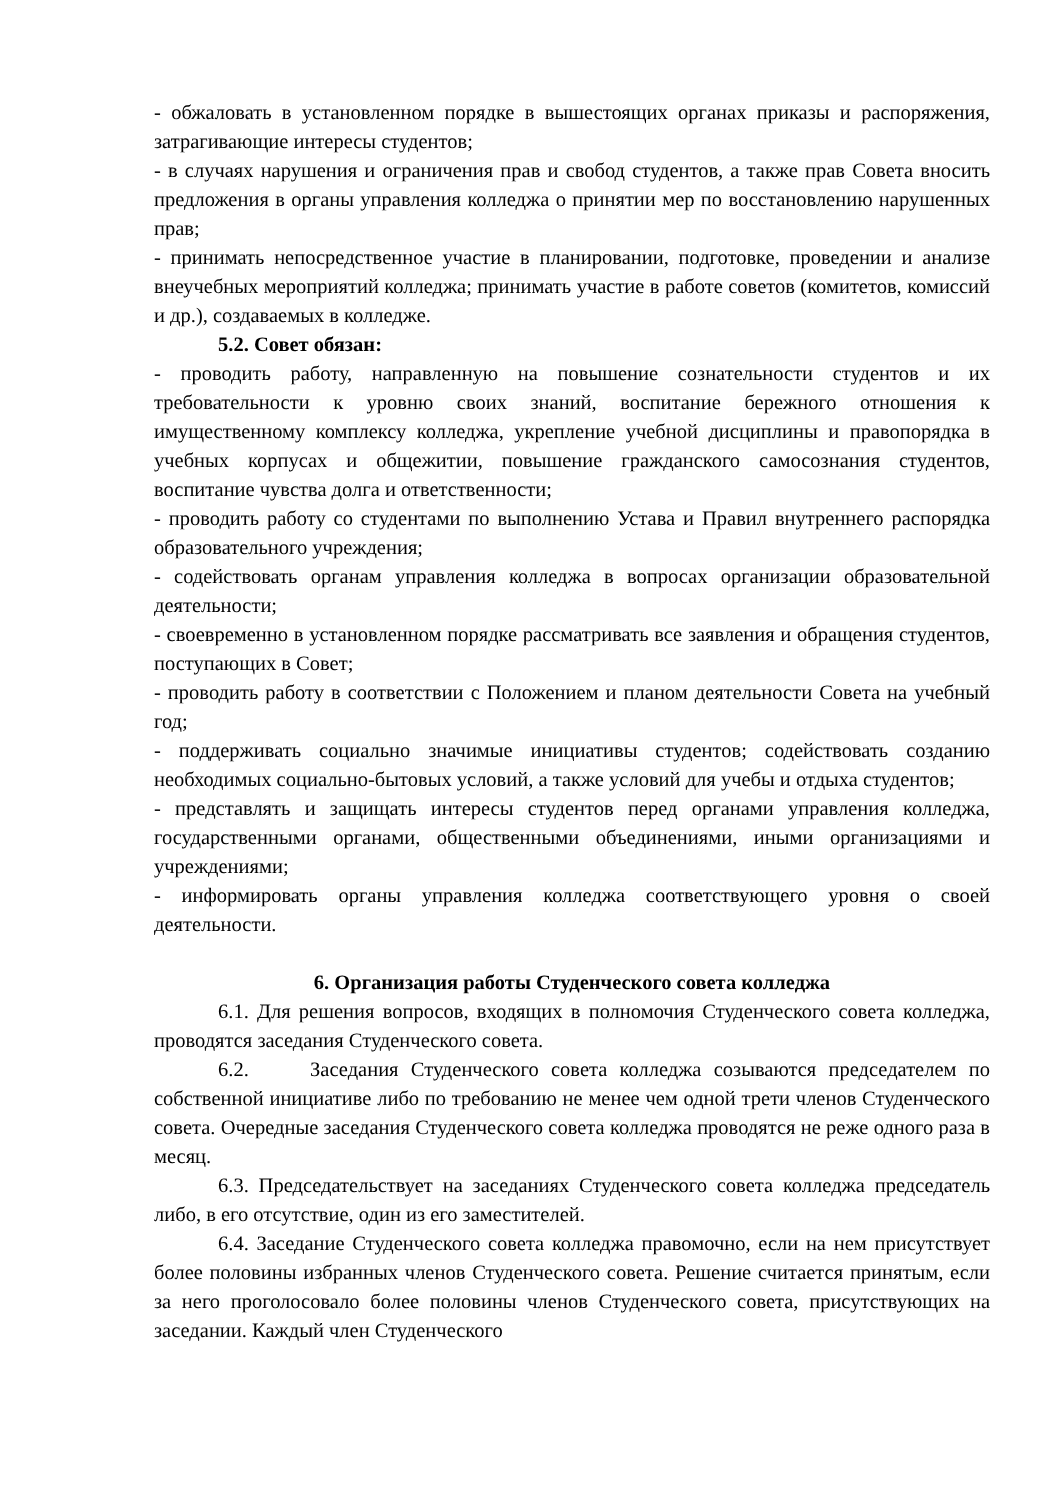- обжаловать в установленном порядке в вышестоящих органах приказы и распоряжения, затрагивающие интересы студентов;
- в случаях нарушения и ограничения прав и свобод студентов, а также прав Совета вносить предложения в органы управления колледжа о принятии мер по восстановлению нарушенных прав;
- принимать непосредственное участие в планировании, подготовке, проведении и анализе внеучебных мероприятий колледжа; принимать участие в работе советов (комитетов, комиссий и др.), создаваемых в колледже.
5.2. Совет обязан:
- проводить работу, направленную на повышение сознательности студентов и их требовательности к уровню своих знаний, воспитание бережного отношения к имущественному комплексу колледжа, укрепление учебной дисциплины и правопорядка в учебных корпусах и общежитии, повышение гражданского самосознания студентов, воспитание чувства долга и ответственности;
- проводить работу со студентами по выполнению Устава и Правил внутреннего распорядка образовательного учреждения;
- содействовать органам управления колледжа в вопросах организации образовательной деятельности;
- своевременно в установленном порядке рассматривать все заявления и обращения студентов, поступающих в Совет;
- проводить работу в соответствии с Положением и планом деятельности Совета на учебный год;
- поддерживать социально значимые инициативы студентов; содействовать созданию необходимых социально-бытовых условий, а также условий для учебы и отдыха студентов;
- представлять и защищать интересы студентов перед органами управления колледжа, государственными органами, общественными объединениями, иными организациями и учреждениями;
- информировать органы управления колледжа соответствующего уровня о своей деятельности.
6. Организация работы Студенческого совета колледжа
6.1. Для решения вопросов, входящих в полномочия Студенческого совета колледжа, проводятся заседания Студенческого совета.
6.2. Заседания Студенческого совета колледжа созываются председателем по собственной инициативе либо по требованию не менее чем одной трети членов Студенческого совета. Очередные заседания Студенческого совета колледжа проводятся не реже одного раза в месяц.
6.3. Председательствует на заседаниях Студенческого совета колледжа председатель либо, в его отсутствие, один из его заместителей.
6.4. Заседание Студенческого совета колледжа правомочно, если на нем присутствует более половины избранных членов Студенческого совета. Решение считается принятым, если за него проголосовало более половины членов Студенческого совета, присутствующих на заседании. Каждый член Студенческого